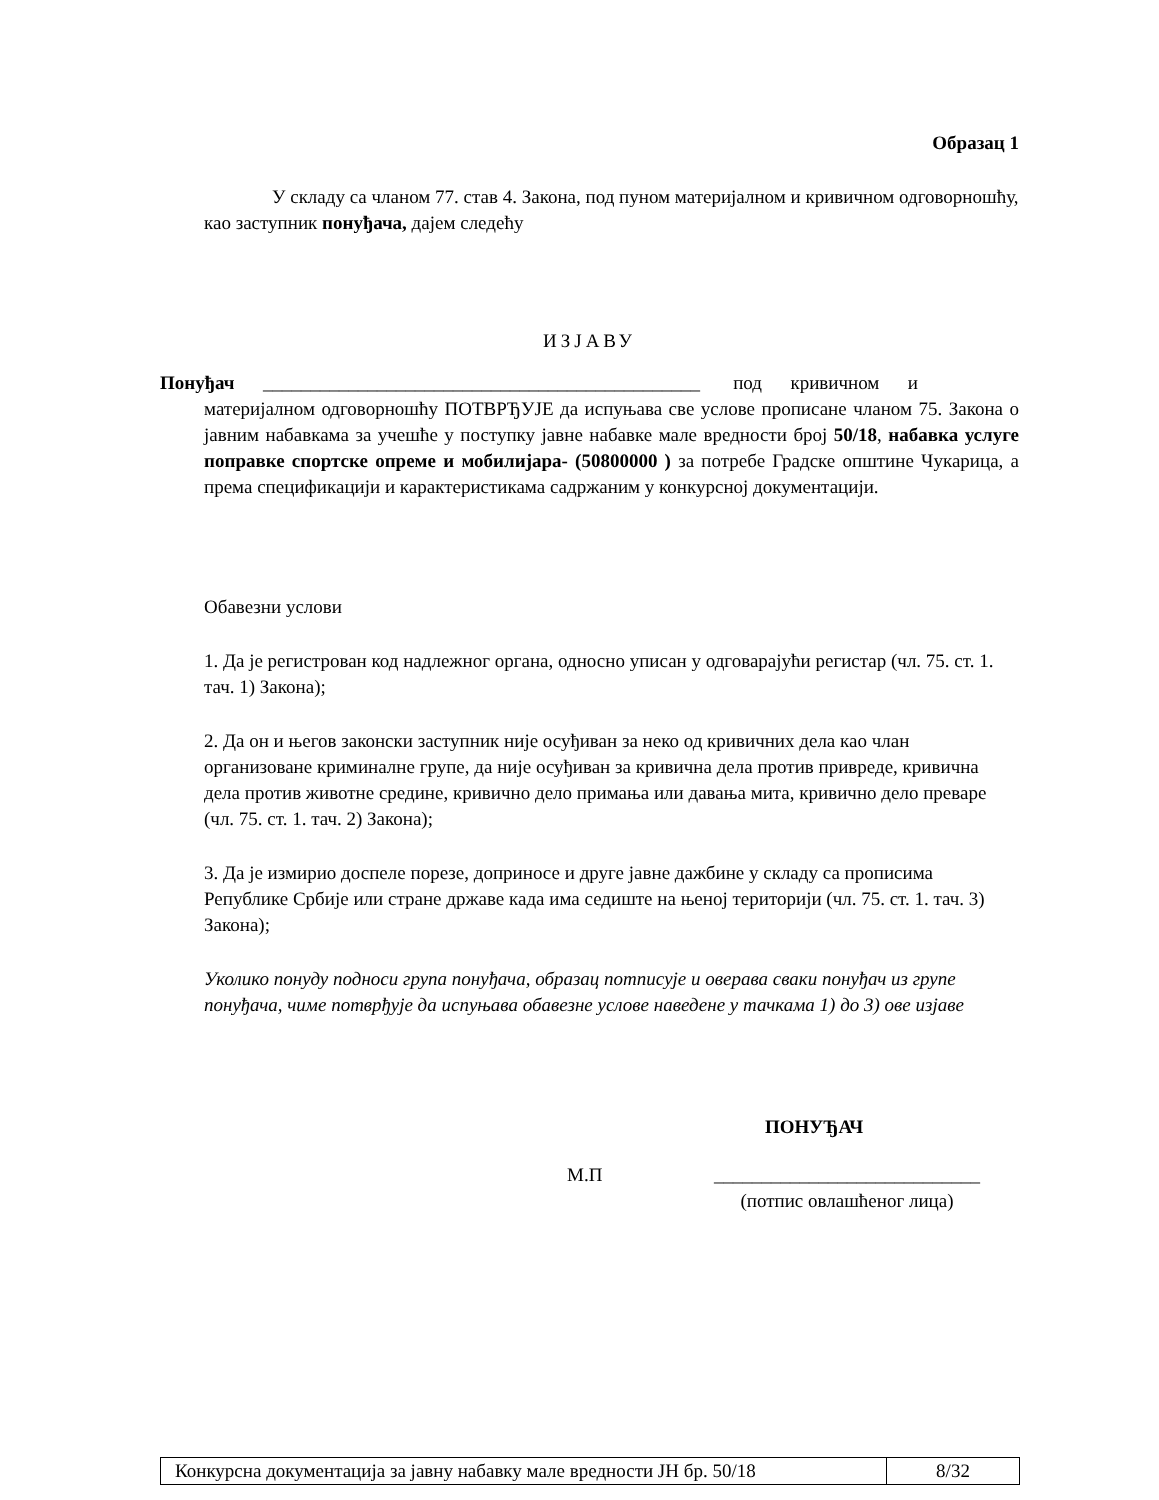Образац 1
У складу са чланом 77. став 4. Закона, под пуном материјалном и кривичном одговорношћу, као заступник понуђача, дајем следећу
ИЗЈАВУ
Понуђач ______________________________________________ под кривичном и
материјалном одговорношћу ПОТВРЂУЈЕ да испуњава све услове прописане чланом 75. Закона о јавним набавкама за учешће у поступку јавне набавке мале вредности број 50/18, набавка услуге поправке спортске опреме и мобилијара- (50800000 ) за потребе Градске општине Чукарица, а према спецификацији и карактеристикама садржаним у конкурсној документацији.
Обавезни услови
1. Да је регистрован код надлежног органа, односно уписан у одговарајући регистар (чл. 75. ст. 1. тач. 1) Закона);
2. Да он и његов законски заступник није осуђиван за неко од кривичних дела као члан организоване криминалне групе, да није осуђиван за кривична дела против привреде, кривична дела против животне средине, кривично дело примања или давања мита, кривично дело преваре (чл. 75. ст. 1. тач. 2) Закона);
3. Да је измирио доспеле порезе, доприносе и друге јавне дажбине у складу са прописима Републике Србије или стране државе када има седиште на њеној територији (чл. 75. ст. 1. тач. 3) Закона);
Уколико понуду подноси група понуђача, образац потписује и оверава сваки понуђач из групе понуђача, чиме потврђује да испуњава обавезне услове наведене у тачкама 1) до 3) ове изјаве
ПОНУЂАЧ
М.П ____________________________
(потпис овлашћеног лица)
| Конкурсна документација за јавну набавку мале вредности ЈН бр. 50/18 | 8/32 |